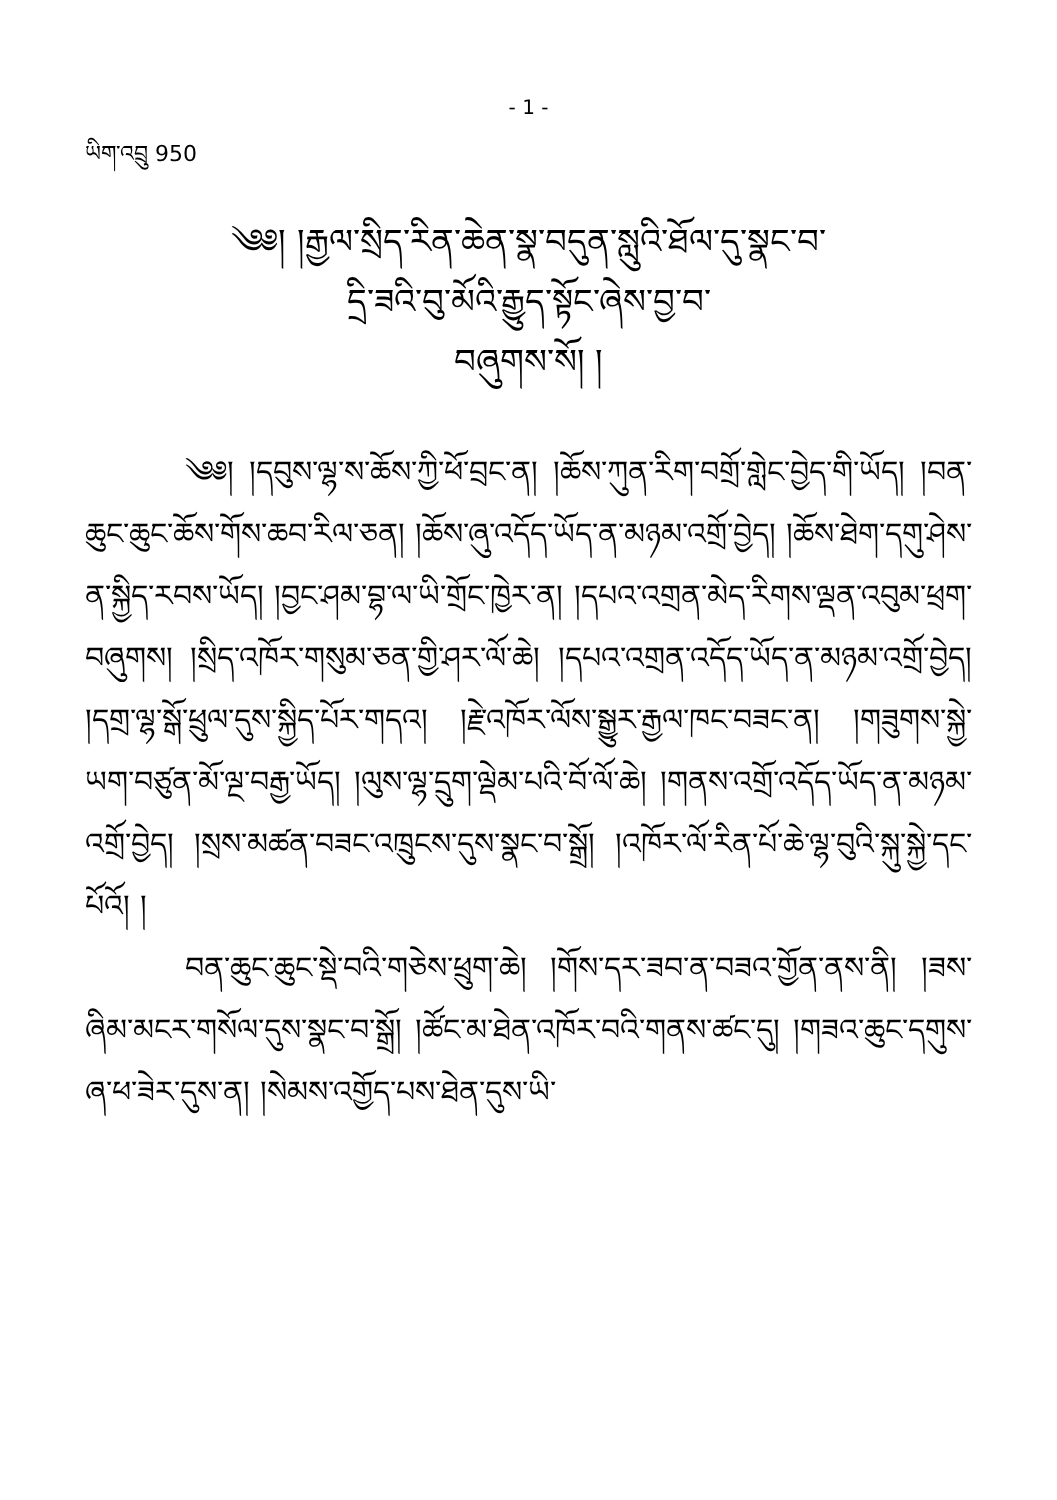- 1 -
ཡིག་འབྲུ 950
༄༅། །རྒྱལ་སྲིད་རིན་ཆེན་སྣ་བདུན་སླུའི་ཐོལ་དུ་སྣང་བ་
དྲི་ཟའི་བུ་མོའི་རྒྱུད་སྟོང་ཞེས་བྱ་བ་
བཞུགས་སོ། །
༄༅། །དབུས་ལྷ་ས་ཆོས་ཀྱི་ཕོ་བྲང་ན། །ཆོས་ཀུན་རིག་བགྲོ་གླེང་བྱེད་གི་ཡོད། །བན་ཆུང་ཆུང་ཆོས་གོས་ཆབ་རིལ་ཅན། །ཆོས་ཞུ་འདོད་ཡོད་ན་མཉམ་འགྲོ་བྱེད། །ཆོས་ཐེག་དགུ་ཤེས་ན་སྐྱིད་རབས་ཡོད། །བྱང་ཤམ་བྷ་ལ་ཡི་གྲོང་ཁྱེར་ན། །དཔའ་འགྲན་མེད་རིགས་ལྡན་འབུམ་ཕྲག་བཞུགས། །སྲིད་འཁོར་གསུམ་ཅན་གྱི་ཤར་ལོ་ཆེ། །དཔའ་འགྲན་འདོད་ཡོད་ན་མཉམ་འགྲོ་བྱེད། །དགྲ་ལྷ་སྒོ་ཕྲུལ་དུས་སྐྱིད་པོར་གདའ། །རྗེ་འཁོར་ལོས་སྒྱུར་རྒྱལ་ཁང་བཟང་ན། །གཟུགས་སྐྱེ་ཡག་བཙུན་མོ་ལྔ་བརྒྱ་ཡོད། །ལུས་ལྷ་དྲུག་ལྡེམ་པའི་བོ་ལོ་ཆེ། །གནས་འགྲོ་འདོད་ཡོད་ན་མཉམ་འགྲོ་བྱེད། །སྲས་མཚན་བཟང་འཁྲུངས་དུས་སྣང་བ་སྒྲོ། །འཁོར་ལོ་རིན་པོ་ཆེ་ལྷ་བུའི་སྐུ་སྐྱེ་དང་པོའོ། །
བན་ཆུང་ཆུང་སྡེ་བའི་གཅེས་ཕྲུག་ཆེ། །གོས་དར་ཟབ་ན་བཟའ་གྱོན་ནས་ནི། །ཟས་ཞིམ་མངར་གསོལ་དུས་སྣང་བ་སྒྲོ། །ཚོང་མ་ཐེན་འཁོར་བའི་གནས་ཚང་དུ། །གཟའ་ཆུང་དགུས་ཞ་ཕ་ཟེར་དུས་ན། །སེམས་འགྱོད་པས་ཐེན་དུས་ཡི་